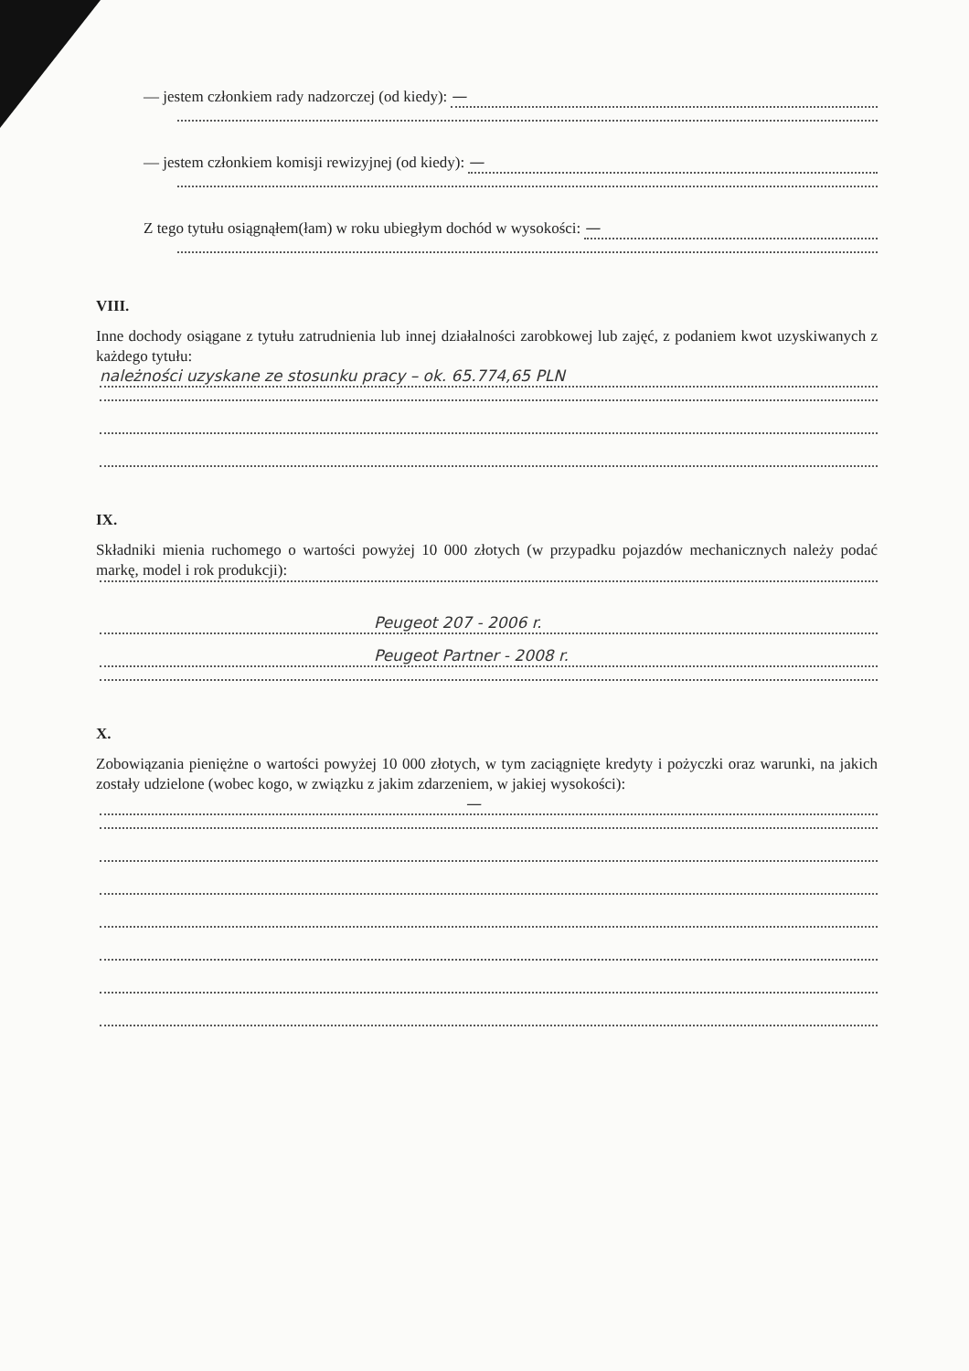— jestem członkiem rady nadzorczej (od kiedy): —
— jestem członkiem komisji rewizyjnej (od kiedy): —
Z tego tytułu osiągnąłem(łam) w roku ubiegłym dochód w wysokości: —
VIII.
Inne dochody osiągane z tytułu zatrudnienia lub innej działalności zarobkowej lub zajęć, z podaniem kwot uzyskiwanych z każdego tytułu:
należności uzyskane ze stosunku pracy – ok. 65.774,65 PLN
IX.
Składniki mienia ruchomego o wartości powyżej 10 000 złotych (w przypadku pojazdów mechanicznych należy podać markę, model i rok produkcji):
Peugeot 207 - 2006 r.
Peugeot Partner - 2008 r.
X.
Zobowiązania pieniężne o wartości powyżej 10 000 złotych, w tym zaciągnięte kredyty i pożyczki oraz warunki, na jakich zostały udzielone (wobec kogo, w związku z jakim zdarzeniem, w jakiej wysokości):
—